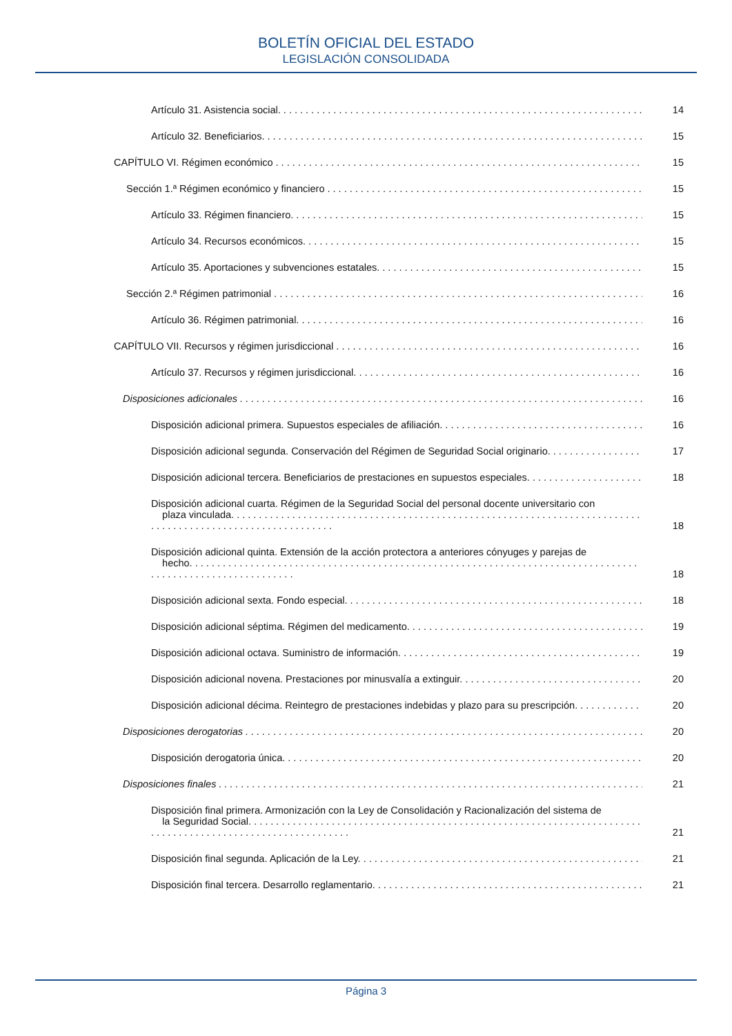BOLETÍN OFICIAL DEL ESTADO
LEGISLACIÓN CONSOLIDADA
Artículo 31. Asistencia social. 14
Artículo 32. Beneficiarios. 15
CAPÍTULO VI. Régimen económico 15
Sección 1.ª Régimen económico y financiero 15
Artículo 33. Régimen financiero. 15
Artículo 34. Recursos económicos. 15
Artículo 35. Aportaciones y subvenciones estatales. 15
Sección 2.ª Régimen patrimonial 16
Artículo 36. Régimen patrimonial. 16
CAPÍTULO VII. Recursos y régimen jurisdiccional 16
Artículo 37. Recursos y régimen jurisdiccional. 16
Disposiciones adicionales 16
Disposición adicional primera. Supuestos especiales de afiliación. 16
Disposición adicional segunda. Conservación del Régimen de Seguridad Social originario. 17
Disposición adicional tercera. Beneficiarios de prestaciones en supuestos especiales. 18
Disposición adicional cuarta. Régimen de la Seguridad Social del personal docente universitario con
plaza vinculada. 18
Disposición adicional quinta. Extensión de la acción protectora a anteriores cónyuges y parejas de
hecho. 18
Disposición adicional sexta. Fondo especial. 18
Disposición adicional séptima. Régimen del medicamento. 19
Disposición adicional octava. Suministro de información. 19
Disposición adicional novena. Prestaciones por minusvalía a extinguir. 20
Disposición adicional décima. Reintegro de prestaciones indebidas y plazo para su prescripción. 20
Disposiciones derogatorias 20
Disposición derogatoria única. 20
Disposiciones finales 21
Disposición final primera. Armonización con la Ley de Consolidación y Racionalización del sistema de
la Seguridad Social. 21
Disposición final segunda. Aplicación de la Ley. 21
Disposición final tercera. Desarrollo reglamentario. 21
Página 3